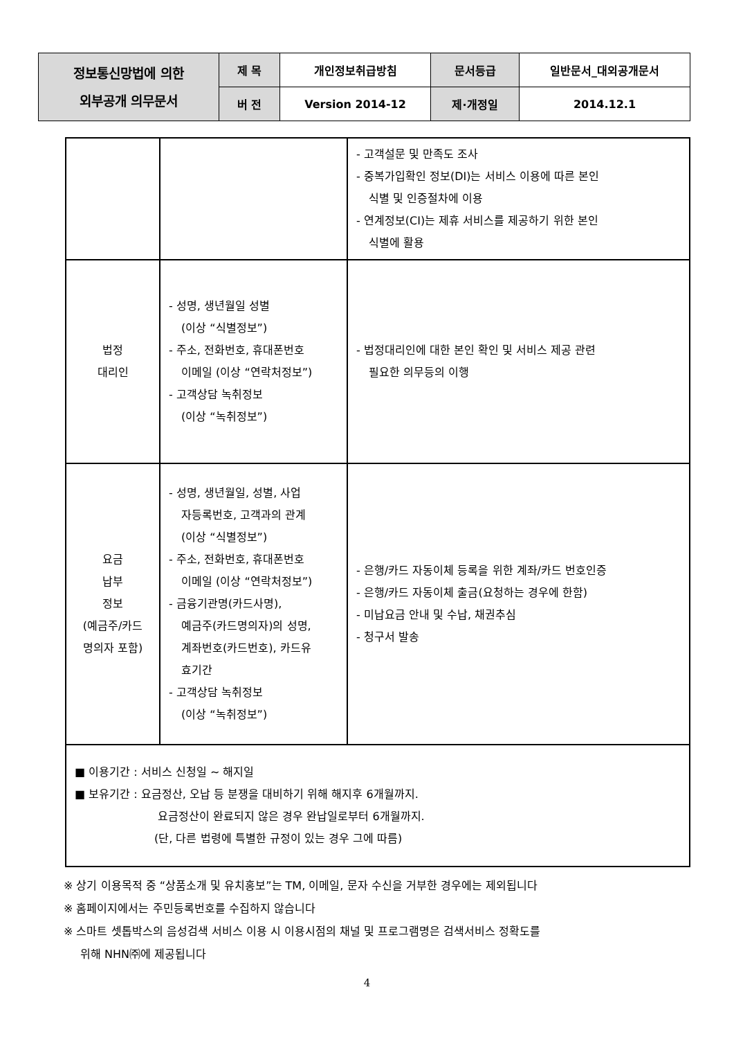| 정보통신망법에 의한 외부공개 의무문서 | 제 목 | 개인정보취급방침 | 문서등급 | 일반문서_대외공개문서 |
| | 버 전 | Version 2014-12 | 제·개정일 | 2014.12.1 |
| | | - 고객설문 및 만족도 조사 - 중복가입확인 정보(DI)는 서비스 이용에 따른 본인 식별 및 인증절차에 이용 - 연계정보(CI)는 제휴 서비스를 제공하기 위한 본인 식별에 활용 |
| 법정 대리인 | - 성명, 생년월일 성별 (이상 “식별정보”) - 주소, 전화번호, 휴대폰번호 이메일 (이상 “연락처정보”) - 고객상담 녹취정보 (이상 “녹취정보”) | - 법정대리인에 대한 본인 확인 및 서비스 제공 관련 필요한 의무등의 이행 |
| 요금 납부 정보 (예금주/카드 명의자 포함) | - 성명, 생년월일, 성별, 사업 자등록번호, 고객과의 관계 (이상 “식별정보”) - 주소, 전화번호, 휴대폰번호 이메일 (이상 “연락처정보”) - 금융기관명(카드사명), 예금주(카드명의자)의 성명, 계좌번호(카드번호), 카드유 효기간 - 고객상담 녹취정보 (이상 “녹취정보”) | - 은행/카드 자동이체 등록을 위한 계좌/카드 번호인증 - 은행/카드 자동이체 출금(요청하는 경우에 한함) - 미납요금 안내 및 수납, 채권추심 - 청구서 발송 |
| ■ 이용기간 : 서비스 신청일 ~ 해지일 ■ 보유기간 : 요금정산, 오납 등 분쟁을 대비하기 위해 해지후 6개월까지. 요금정산이 완료되지 않은 경우 완납일로부터 6개월까지. (단, 다른 법령에 특별한 규정이 있는 경우 그에 따름) | | |
※ 상기 이용목적 중 “상품소개 및 유치홍보”는 TM, 이메일, 문자 수신을 거부한 경우에는 제외됩니다
※ 홈페이지에서는 주민등록번호를 수집하지 않습니다
※ 스마트 셋톱박스의 음성검색 서비스 이용 시 이용시점의 채널 및 프로그램명은 검색서비스 정확도를
위해 NHN㈜에 제공됩니다
4